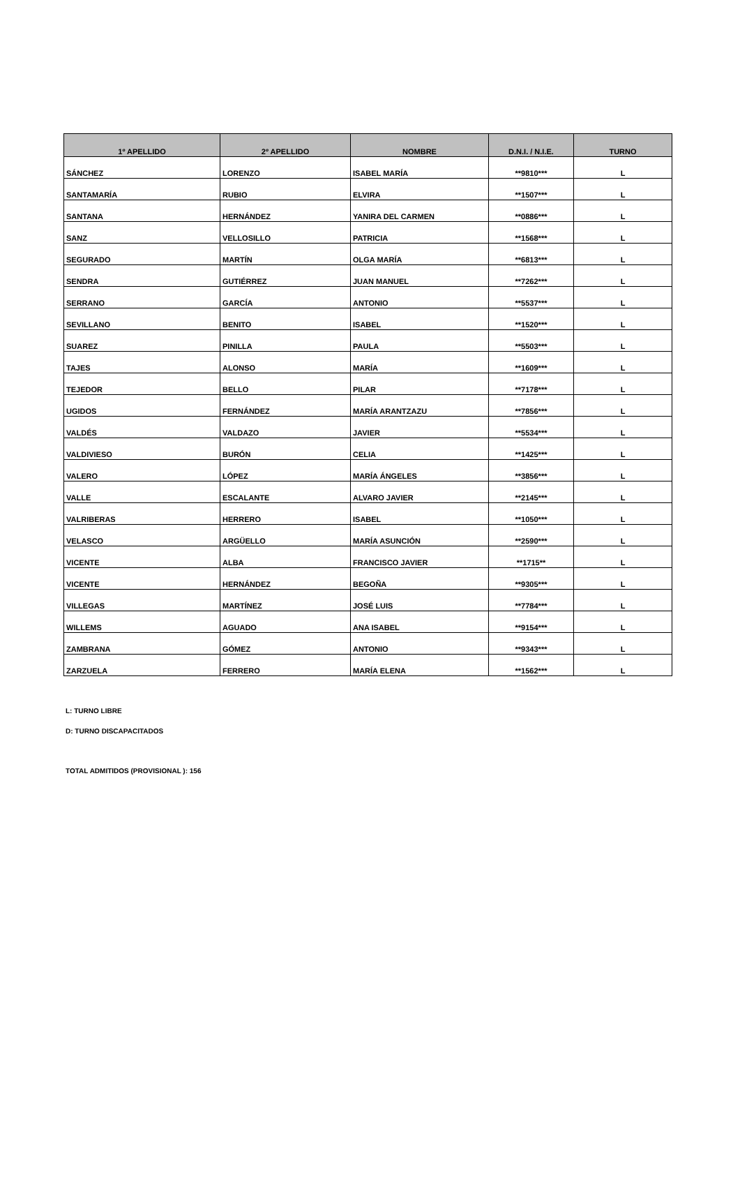| 1º APELLIDO | 2º APELLIDO | NOMBRE | D.N.I. / N.I.E. | TURNO |
| --- | --- | --- | --- | --- |
| SÁNCHEZ | LORENZO | ISABEL MARÍA | **9810*** | L |
| SANTAMARÍA | RUBIO | ELVIRA | **1507*** | L |
| SANTANA | HERNÁNDEZ | YANIRA DEL CARMEN | **0886*** | L |
| SANZ | VELLOSILLO | PATRICIA | **1568*** | L |
| SEGURADO | MARTÍN | OLGA MARÍA | **6813*** | L |
| SENDRA | GUTIÉRREZ | JUAN MANUEL | **7262*** | L |
| SERRANO | GARCÍA | ANTONIO | **5537*** | L |
| SEVILLANO | BENITO | ISABEL | **1520*** | L |
| SUAREZ | PINILLA | PAULA | **5503*** | L |
| TAJES | ALONSO | MARÍA | **1609*** | L |
| TEJEDOR | BELLO | PILAR | **7178*** | L |
| UGIDOS | FERNÁNDEZ | MARÍA ARANTZAZU | **7856*** | L |
| VALDÉS | VALDAZO | JAVIER | **5534*** | L |
| VALDIVIESO | BURÓN | CELIA | **1425*** | L |
| VALERO | LÓPEZ | MARÍA ÁNGELES | **3856*** | L |
| VALLE | ESCALANTE | ALVARO JAVIER | **2145*** | L |
| VALRIBERAS | HERRERO | ISABEL | **1050*** | L |
| VELASCO | ARGÜELLO | MARÍA ASUNCIÓN | **2590*** | L |
| VICENTE | ALBA | FRANCISCO JAVIER | **1715** | L |
| VICENTE | HERNÁNDEZ | BEGOÑA | **9305*** | L |
| VILLEGAS | MARTÍNEZ | JOSÉ LUIS | **7784*** | L |
| WILLEMS | AGUADO | ANA ISABEL | **9154*** | L |
| ZAMBRANA | GÓMEZ | ANTONIO | **9343*** | L |
| ZARZUELA | FERRERO | MARÍA ELENA | **1562*** | L |
L: TURNO LIBRE
D: TURNO DISCAPACITADOS
TOTAL ADMITIDOS (PROVISIONAL ): 156